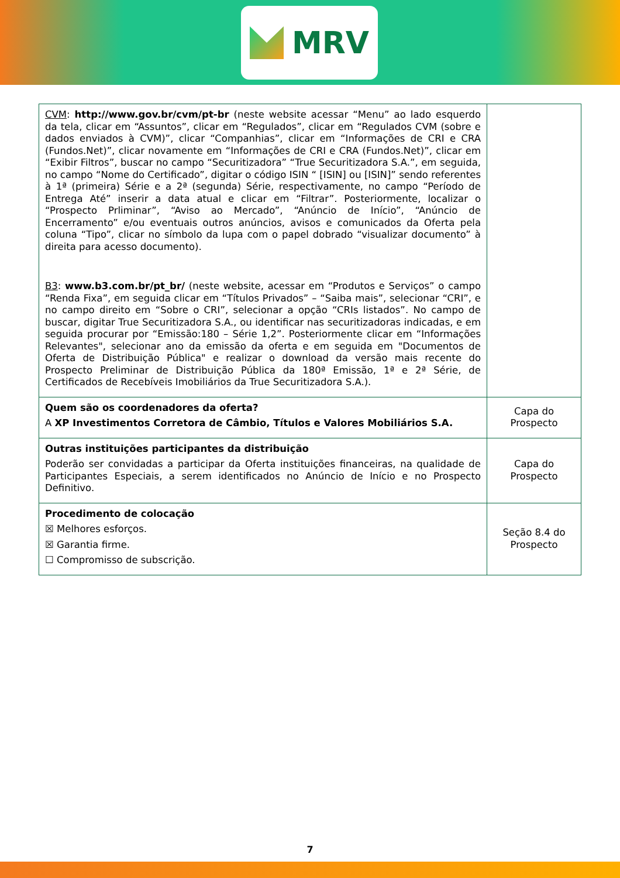MRV
| CVM : http://www.gov.br/cvm/pt-br (neste website acessar “Menu” ao lado esquerdo da tela, clicar em “Assuntos”, clicar em “Regulados”, clicar em “Regulados CVM (sobre e dados enviados à CVM)”, clicar “Companhias”, clicar em “Informações de CRI e CRA (Fundos.Net)”, clicar novamente em “Informações de CRI e CRA (Fundos.Net)”, clicar em “Exibir Filtros”, buscar no campo “Securitizadora” “True Securitizadora S.A.”, em seguida, no campo “Nome do Certificado”, digitar o código ISIN “ [ISIN] ou [ISIN]” sendo referentes à 1ª (primeira) Série e a 2ª (segunda) Série, respectivamente, no campo “Período de Entrega Até” inserir a data atual e clicar em “Filtrar”. Posteriormente, localizar o “Prospecto Prliminar”, “Aviso ao Mercado”, “Anúncio de Início”, “Anúncio de Encerramento” e/ou eventuais outros anúncios, avisos e comunicados da Oferta pela coluna “Tipo”, clicar no símbolo da lupa com o papel dobrado “visualizar documento” à direita para acesso documento). B3 : www.b3.com.br/pt_br/ (neste website, acessar em “Produtos e Serviços” o campo “Renda Fixa”, em seguida clicar em “Títulos Privados” – “Saiba mais”, selecionar “CRI”, e no campo direito em “Sobre o CRI”, selecionar a opção “CRIs listados”. No campo de buscar, digitar True Securitizadora S.A., ou identificar nas securitizadoras indicadas, e em seguida procurar por “Emissão:180 – Série 1,2”. Posteriormente clicar em “Informações Relevantes", selecionar ano da emissão da oferta e em seguida em "Documentos de Oferta de Distribuição Pública" e realizar o download da versão mais recente do Prospecto Preliminar de Distribuição Pública da 180ª Emissão, 1ª e 2ª Série, de Certificados de Recebíveis Imobiliários da True Securitizadora S.A.). | |
| Quem são os coordenadores da oferta? A XP Investimentos Corretora de Câmbio, Títulos e Valores Mobiliários S.A. | Capa do Prospecto |
| Outras instituições participantes da distribuição Poderão ser convidadas a participar da Oferta instituições financeiras, na qualidade de Participantes Especiais, a serem identificados no Anúncio de Início e no Prospecto Definitivo. | Capa do Prospecto |
| Procedimento de colocação ☒ Melhores esforços. ☒ Garantia firme. ☐ Compromisso de subscrição. | Seção 8.4 do Prospecto |
7